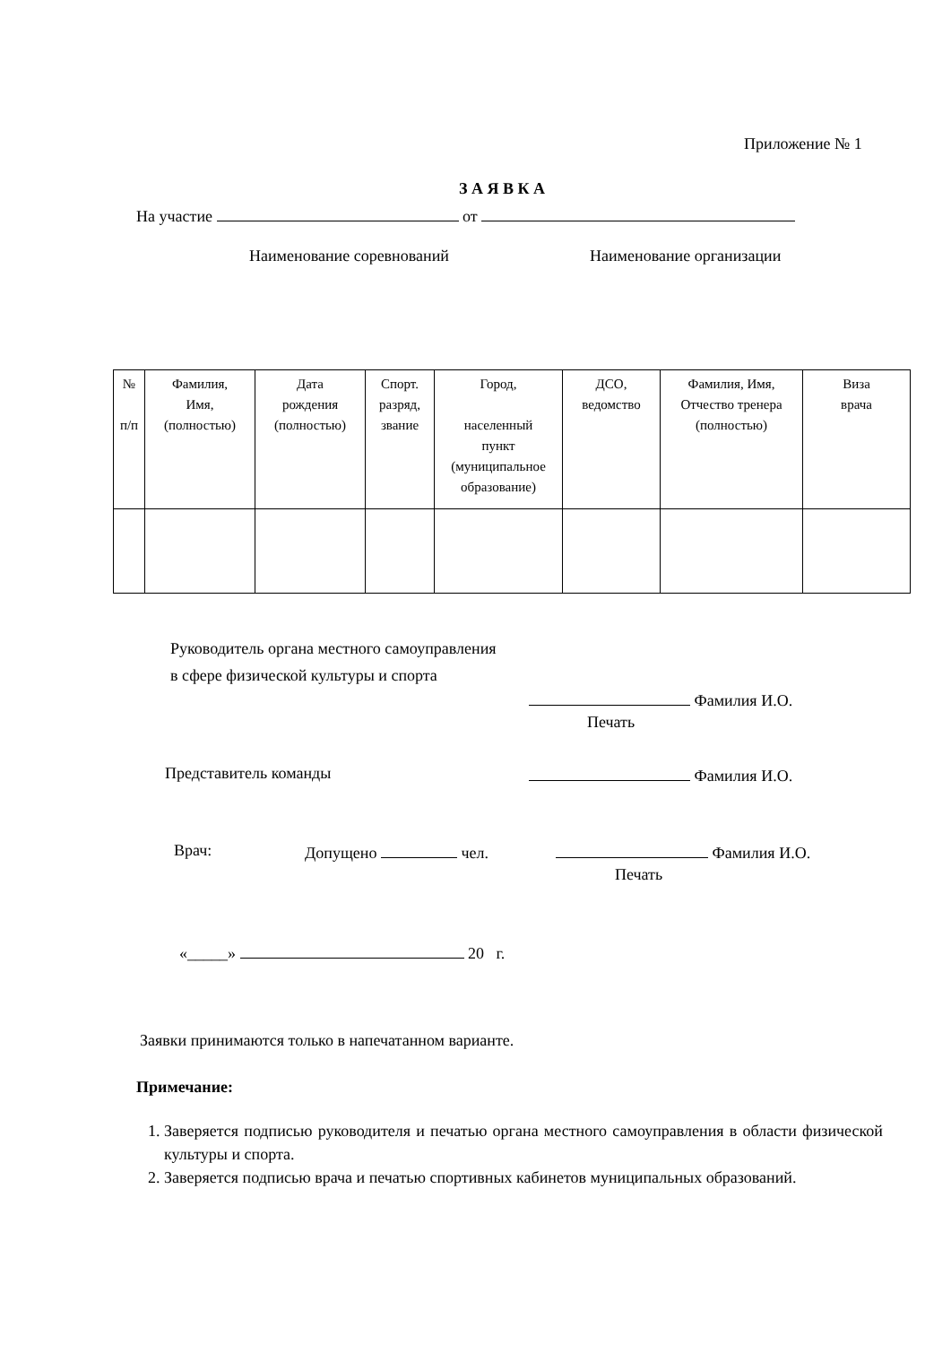Приложение № 1
З А Я В К А
На участие от
Наименование соревнований Наименование организации
| № п/п | Фамилия, Имя, (полностью) | Дата рождения (полностью) | Спорт. разряд, звание | Город, населенный пункт (муниципальное образование) | ДСО, ведомство | Фамилия, Имя, Отчество тренера (полностью) | Виза врача |
| --- | --- | --- | --- | --- | --- | --- | --- |
Руководитель органа местного самоуправления
в сфере физической культуры и спорта
Фамилия И.О.
Печать
Представитель команды Фамилия И.О.
Врач: Допущено чел. Фамилия И.О.
Печать
«_____» 20 г.
Заявки принимаются только в напечатанном варианте.
Примечание:
1. Заверяется подписью руководителя и печатью органа местного самоуправления в области физической культуры и спорта.
2. Заверяется подписью врача и печатью спортивных кабинетов муниципальных образований.